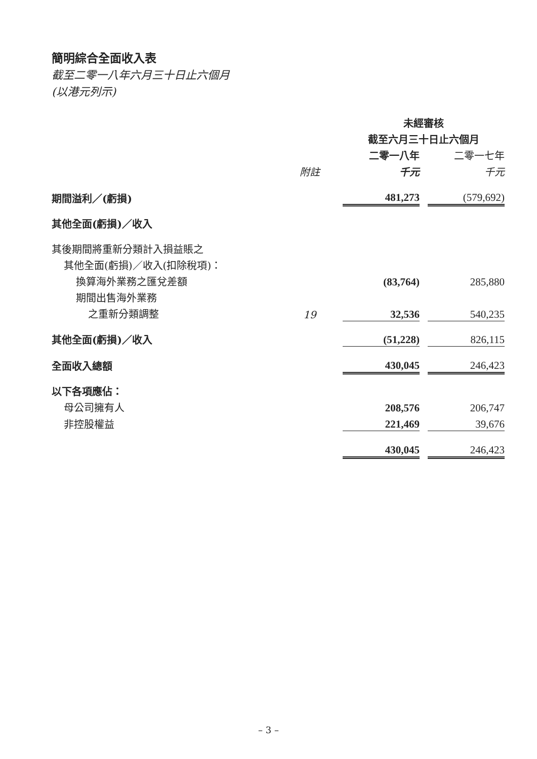簡明綜合全面收入表
截至二零一八年六月三十日止六個月
(以港元列示)
| | | 未經審核 | | |
| | | 截至六月三十日止六個月 | | |
| | | 二零一八年 | | 二零一七年 |
| | 附註 | 千元 | | 千元 |
| 期間溢利／(虧損) | | 481,273 | | (579,692) |
| 其他全面(虧損)／收入 | | | | |
| 其後期間將重新分類計入損益賬之 | | | | |
| 其他全面(虧損)／收入(扣除稅項)： | | | | |
| 換算海外業務之匯兌差額 | | (83,764) | | 285,880 |
| 期間出售海外業務 | | | | |
| 之重新分類調整 | 19 | 32,536 | | 540,235 |
| 其他全面(虧損)／收入 | | (51,228) | | 826,115 |
| 全面收入總額 | | 430,045 | | 246,423 |
| 以下各項應佔： | | | | |
| 母公司擁有人 | | 208,576 | | 206,747 |
| 非控股權益 | | 221,469 | | 39,676 |
| | | 430,045 | | 246,423 |
– 3 –